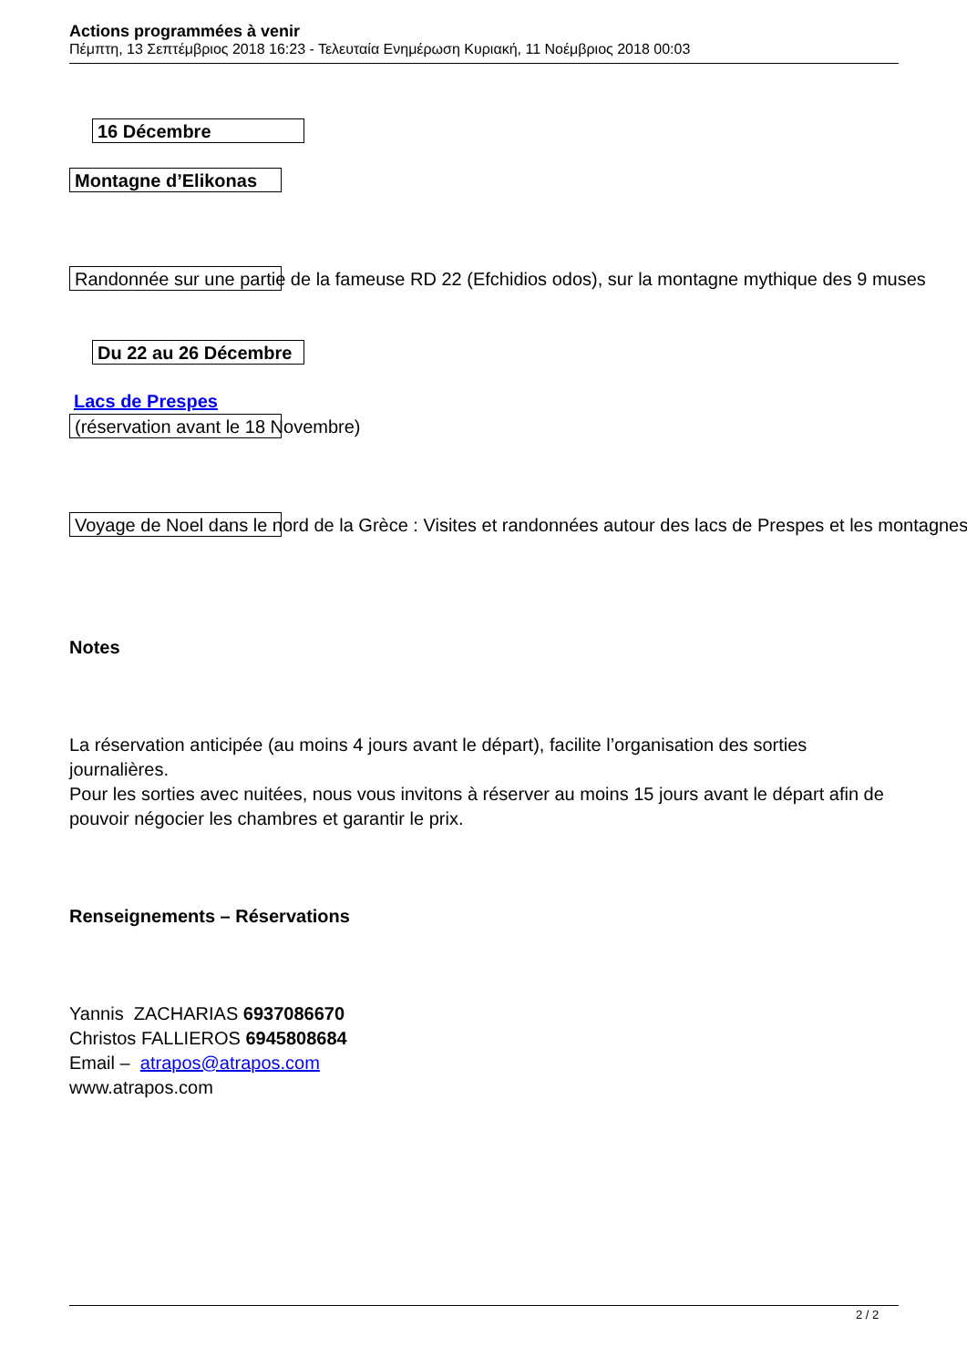Actions programmées à venir
Πέμπτη, 13 Σεπτέμβριος 2018 16:23 - Τελευταία Ενημέρωση Κυριακή, 11 Νοέμβριος 2018 00:03
16 Décembre
Montagne d’Elikonas
Randonnée sur une partie de la fameuse RD 22 (Efchidios odos), sur la montagne mythique des 9 muses
Du 22 au 26 Décembre
Lacs de Prespes
(réservation avant le 18 Novembre)
Voyage de Noel dans le nord de la Grèce : Visites et randonnées autour des lacs de Prespes et les montagnes
Notes
La réservation anticipée (au moins 4 jours avant le départ), facilite l’organisation des sorties journalières.
Pour les sorties avec nuitées, nous vous invitons à réserver au moins 15 jours avant le départ afin de pouvoir négocier les chambres et garantir le prix.
Renseignements – Réservations
Yannis ZACHARIAS 6937086670
Christos FALLIEROS 6945808684
Email – atrapos@atrapos.com
www.atrapos.com
2 / 2